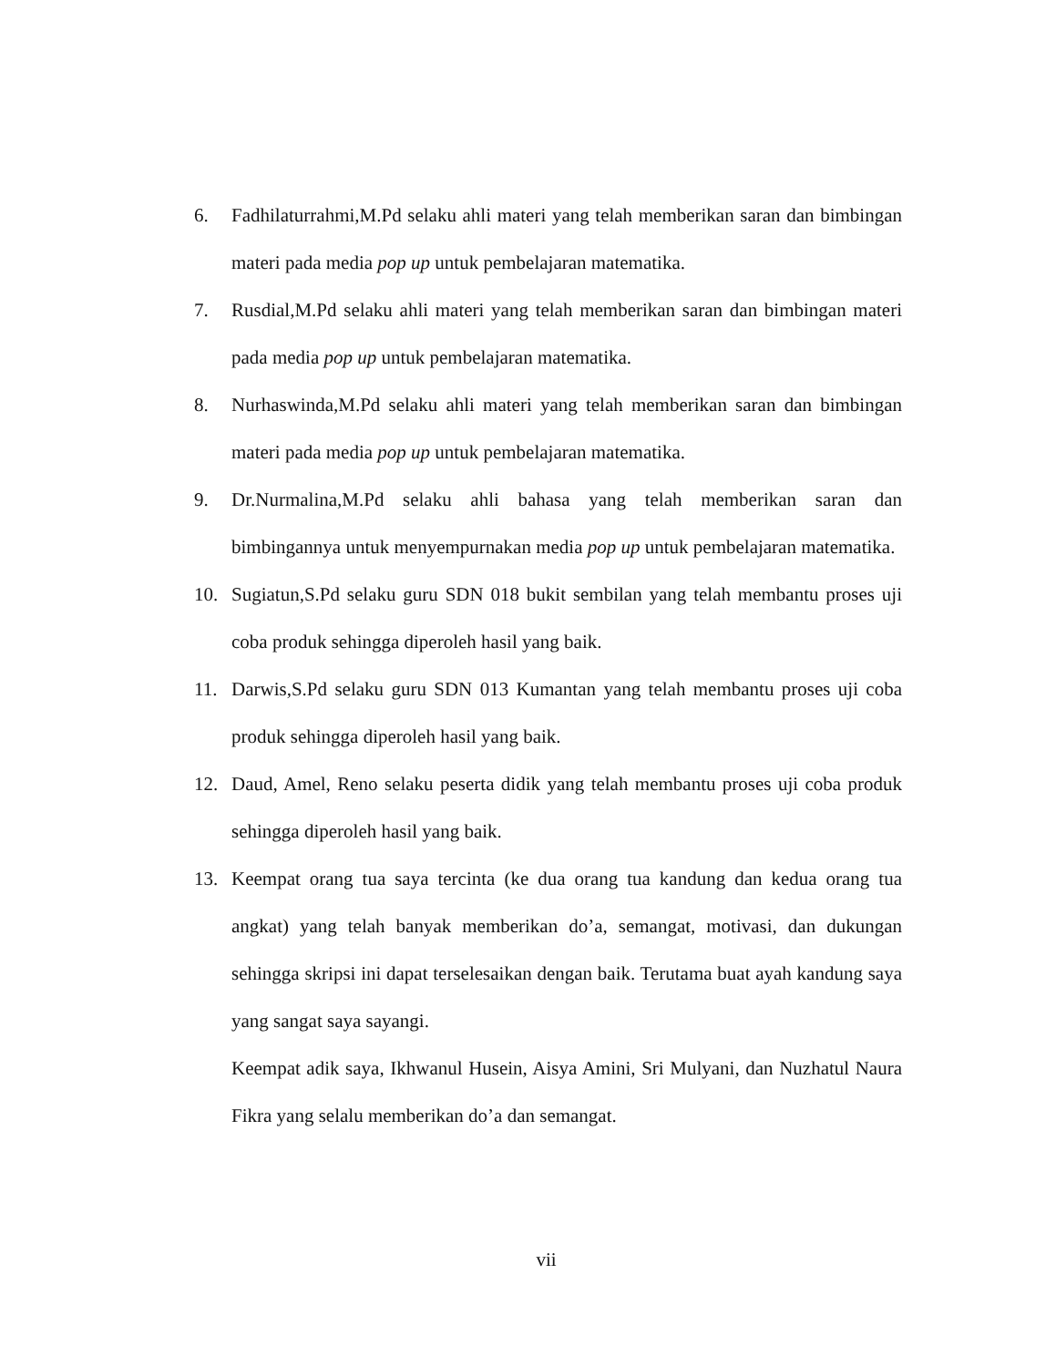6. Fadhilaturrahmi,M.Pd selaku ahli materi yang telah memberikan saran dan bimbingan materi pada media pop up untuk pembelajaran matematika.
7. Rusdial,M.Pd selaku ahli materi yang telah memberikan saran dan bimbingan materi pada media pop up untuk pembelajaran matematika.
8. Nurhaswinda,M.Pd selaku ahli materi yang telah memberikan saran dan bimbingan materi pada media pop up untuk pembelajaran matematika.
9. Dr.Nurmalina,M.Pd selaku ahli bahasa yang telah memberikan saran dan bimbingannya untuk menyempurnakan media pop up untuk pembelajaran matematika.
10. Sugiatun,S.Pd selaku guru SDN 018 bukit sembilan yang telah membantu proses uji coba produk sehingga diperoleh hasil yang baik.
11. Darwis,S.Pd selaku guru SDN 013 Kumantan yang telah membantu proses uji coba produk sehingga diperoleh hasil yang baik.
12. Daud, Amel, Reno selaku peserta didik yang telah membantu proses uji coba produk sehingga diperoleh hasil yang baik.
13. Keempat orang tua saya tercinta (ke dua orang tua kandung dan kedua orang tua angkat) yang telah banyak memberikan do’a, semangat, motivasi, dan dukungan sehingga skripsi ini dapat terselesaikan dengan baik. Terutama buat ayah kandung saya yang sangat saya sayangi.
Keempat adik saya, Ikhwanul Husein, Aisya Amini, Sri Mulyani, dan Nuzhatul Naura Fikra yang selalu memberikan do’a dan semangat.
vii